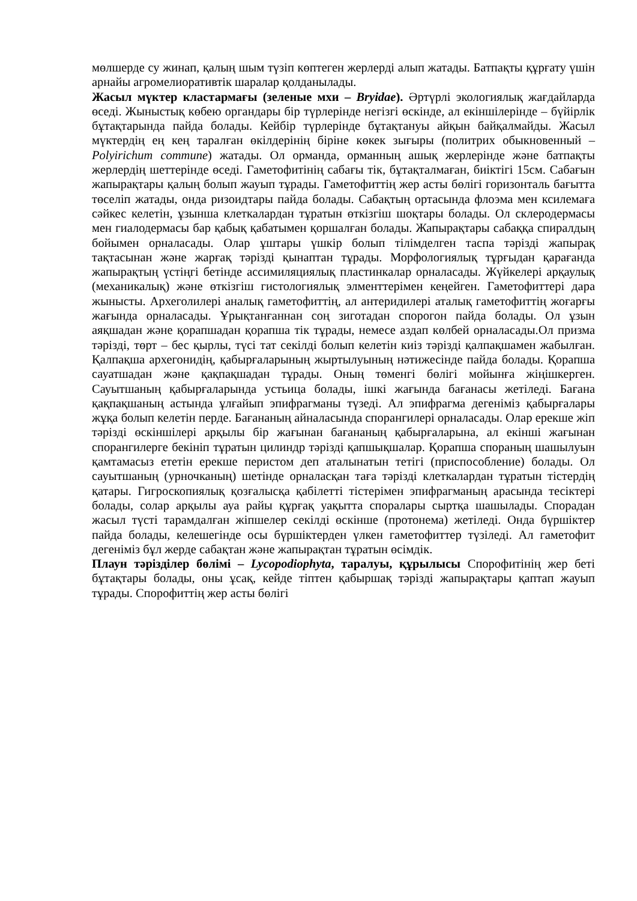мөлшерде су жинап, қалың шым түзіп көптеген жерлерді алып жатады. Батпақты құрғату үшін арнайы агромелиоративтік шаралар қолданылады.
Жасыл мүктер кластармағы (зеленые мхи – Bryidae). Әртүрлі экологиялық жағдайларда өседі. Жыныстық көбею органдары бір түрлерінде негізгі өскінде, ал екіншілерінде – бүйірлік бұтақтарында пайда болады. Кейбір түрлерінде бұтақтануы айқын байқалмайды. Жасыл мүктердің ең кең таралған өкілдерінің біріне көкек зығыры (политрих обыкновенный – Polyirichum commune) жатады. Ол орманда, орманның ашық жерлерінде және батпақты жерлердің шеттерінде өседі. Гаметофитінің сабағы тік, бұтақталмаған, биіктігі 15см. Сабағын жапырақтары қалың болып жауып тұрады. Гаметофиттің жер асты бөлігі горизонталь бағытта төселіп жатады, онда ризоидтары пайда болады. Сабақтың ортасында флоэма мен ксилемаға сәйкес келетін, ұзынша клеткалардан тұратын өткізгіш шоқтары болады. Ол склеродермасы мен гиалодермасы бар қабық қабатымен қоршалған болады. Жапырақтары сабаққа спиралдың бойымен орналасады. Олар ұштары үшкір болып тілімделген таспа тәрізді жапырақ тақтасынан және жарғақ тәрізді қынаптан тұрады. Морфологиялық тұрғыдан қарағанда жапырақтың үстіңгі бетінде ассимиляциялық пластинкалар орналасады. Жүйкелері арқаулық (механикалық) және өткізгіш гистологиялық элменттерімен кеңейген. Гаметофиттері дара жынысты. Археголилері аналық гаметофиттің, ал антеридилері аталық гаметофиттің жоғарғы жағында орналасады. Ұрықтанғаннан соң зиготадан спорогон пайда болады. Ол ұзын аяқшадан және қорапшадан қорапша тік тұрады, немесе аздап көлбей орналасады.Ол призма тәрізді, төрт – бес қырлы, түсі тат секілді болып келетін киіз тәрізді қалпақшамен жабылған. Қалпақша архегонидің, қабырғаларының жыртылуының нәтижесінде пайда болады. Қорапша сауатшадан және қақпақшадан тұрады. Оның төменгі бөлігі мойынға жіңішкерген. Сауытшаның қабырғаларында устьица болады, ішкі жағында бағанасы жетіледі. Бағана қақпақшаның астында ұлғайып эпифрагманы түзеді. Ал эпифрагма дегеніміз қабырғалары жұқа болып келетін перде. Бағананың айналасында спорангилері орналасады. Олар ерекше жіп тәрізді өскіншілері арқылы бір жағынан бағананың қабырғаларына, ал екінші жағынан спорангилерге бекініп тұратын цилиндр тәрізді қапшықшалар. Қорапша спораның шашылуын қамтамасыз ететін ерекше перистом деп аталынатын тетігі (приспособление) болады. Ол сауытшаның (урночканың) шетінде орналасқан таға тәрізді клеткалардан тұратын тістердің қатары. Гигроскопиялық қозғалысқа қабілетті тістерімен эпифрагманың арасында тесіктері болады, солар арқылы ауа райы құрғақ уақытта споралары сыртқа шашылады. Спорадан жасыл түсті тарамдалған жіпшелер секілді өскінше (протонема) жетіледі. Онда бүршіктер пайда болады, келешегінде осы бүршіктерден үлкен гаметофиттер түзіледі. Ал гаметофит дегеніміз бұл жерде сабақтан және жапырақтан тұратын өсімдік.
Плаун тәрізділер бөлімі – Lycopodiophyta, таралуы, құрылысы Спорофитінің жер беті бұтақтары болады, оны ұсақ, кейде тіптен қабыршақ тәрізді жапырақтары қаптап жауып тұрады. Спорофиттің жер асты бөлігі